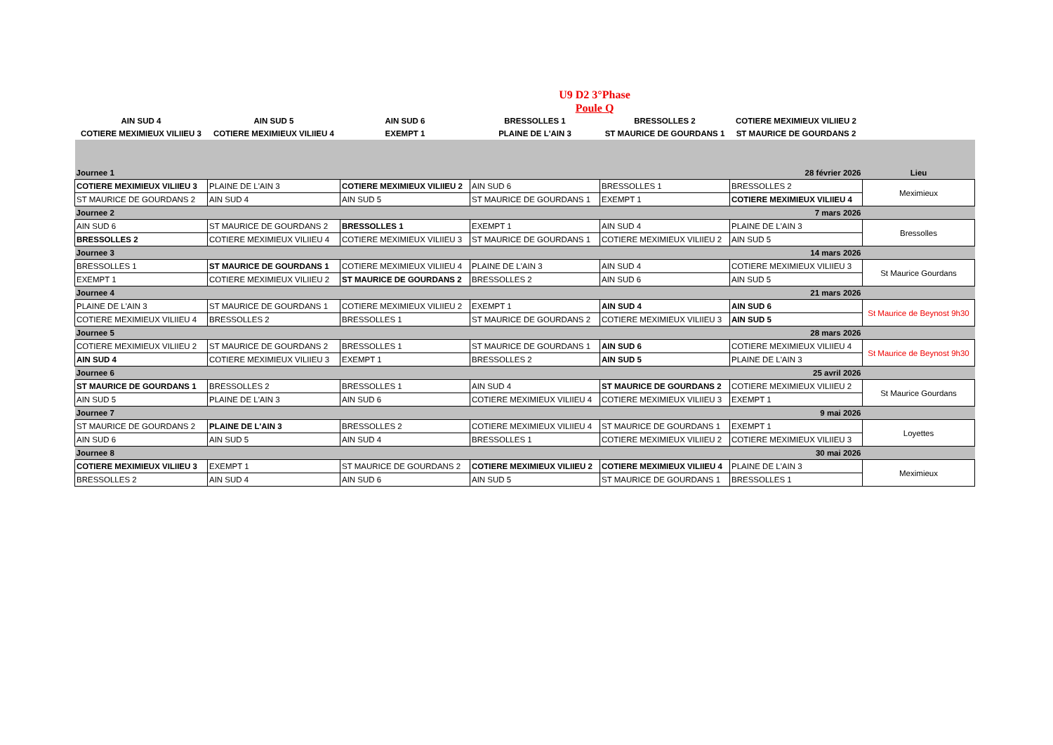U9 D2 3°Phase
Poule Q
| AIN SUD 4 | AIN SUD 5 | AIN SUD 6 | BRESSOLLES 1 | BRESSOLLES 2 | COTIERE MEXIMIEUX VILIIEU 2 | |
| COTIERE MEXIMIEUX VILIIEU 3 | COTIERE MEXIMIEUX VILIIEU 4 | EXEMPT 1 | PLAINE DE L'AIN 3 | ST MAURICE DE GOURDANS 1 | ST MAURICE DE GOURDANS 2 | |
| Journee 1 | | | | | 28 février 2026 | Lieu |
| COTIERE MEXIMIEUX VILIIEU 3 | PLAINE DE L'AIN 3 | COTIERE MEXIMIEUX VILIIEU 2 | AIN SUD 6 | BRESSOLLES 1 | BRESSOLLES 2 | Meximieux |
| ST MAURICE DE GOURDANS 2 | AIN SUD 4 | AIN SUD 5 | ST MAURICE DE GOURDANS 1 | EXEMPT 1 | COTIERE MEXIMIEUX VILIIEU 4 | |
| Journee 2 | | | | | 7 mars 2026 | |
| AIN SUD 6 | ST MAURICE DE GOURDANS 2 | BRESSOLLES 1 | EXEMPT 1 | AIN SUD 4 | PLAINE DE L'AIN 3 | Bressolles |
| BRESSOLLES 2 | COTIERE MEXIMIEUX VILIIEU 4 | COTIERE MEXIMIEUX VILIIEU 3 | ST MAURICE DE GOURDANS 1 | COTIERE MEXIMIEUX VILIIEU 2 | AIN SUD 5 | |
| Journee 3 | | | | | 14 mars 2026 | |
| BRESSOLLES 1 | ST MAURICE DE GOURDANS 1 | COTIERE MEXIMIEUX VILIIEU 4 | PLAINE DE L'AIN 3 | AIN SUD 4 | COTIERE MEXIMIEUX VILIIEU 3 | St Maurice Gourdans |
| EXEMPT 1 | COTIERE MEXIMIEUX VILIIEU 2 | ST MAURICE DE GOURDANS 2 | BRESSOLLES 2 | AIN SUD 6 | AIN SUD 5 | |
| Journee 4 | | | | | 21 mars 2026 | |
| PLAINE DE L'AIN 3 | ST MAURICE DE GOURDANS 1 | COTIERE MEXIMIEUX VILIIEU 2 | EXEMPT 1 | AIN SUD 4 | AIN SUD 6 | St Maurice de Beynost 9h30 |
| COTIERE MEXIMIEUX VILIIEU 4 | BRESSOLLES 2 | BRESSOLLES 1 | ST MAURICE DE GOURDANS 2 | COTIERE MEXIMIEUX VILIIEU 3 | AIN SUD 5 | |
| Journee 5 | | | | | 28 mars 2026 | |
| COTIERE MEXIMIEUX VILIIEU 2 | ST MAURICE DE GOURDANS 2 | BRESSOLLES 1 | ST MAURICE DE GOURDANS 1 | AIN SUD 6 | COTIERE MEXIMIEUX VILIIEU 4 | St Maurice de Beynost 9h30 |
| AIN SUD 4 | COTIERE MEXIMIEUX VILIIEU 3 | EXEMPT 1 | BRESSOLLES 2 | AIN SUD 5 | PLAINE DE L'AIN 3 | |
| Journee 6 | | | | | 25 avril 2026 | |
| ST MAURICE DE GOURDANS 1 | BRESSOLLES 2 | BRESSOLLES 1 | AIN SUD 4 | ST MAURICE DE GOURDANS 2 | COTIERE MEXIMIEUX VILIIEU 2 | St Maurice Gourdans |
| AIN SUD 5 | PLAINE DE L'AIN 3 | AIN SUD 6 | COTIERE MEXIMIEUX VILIIEU 4 | COTIERE MEXIMIEUX VILIIEU 3 | EXEMPT 1 | |
| Journee 7 | | | | | 9 mai 2026 | |
| ST MAURICE DE GOURDANS 2 | PLAINE DE L'AIN 3 | BRESSOLLES 2 | COTIERE MEXIMIEUX VILIIEU 4 | ST MAURICE DE GOURDANS 1 | EXEMPT 1 | Loyettes |
| AIN SUD 6 | AIN SUD 5 | AIN SUD 4 | BRESSOLLES 1 | COTIERE MEXIMIEUX VILIIEU 2 | COTIERE MEXIMIEUX VILIIEU 3 | |
| Journee 8 | | | | | 30 mai 2026 | |
| COTIERE MEXIMIEUX VILIIEU 3 | EXEMPT 1 | ST MAURICE DE GOURDANS 2 | COTIERE MEXIMIEUX VILIIEU 2 | COTIERE MEXIMIEUX VILIIEU 4 | PLAINE DE L'AIN 3 | Meximieux |
| BRESSOLLES 2 | AIN SUD 4 | AIN SUD 6 | AIN SUD 5 | ST MAURICE DE GOURDANS 1 | BRESSOLLES 1 | |